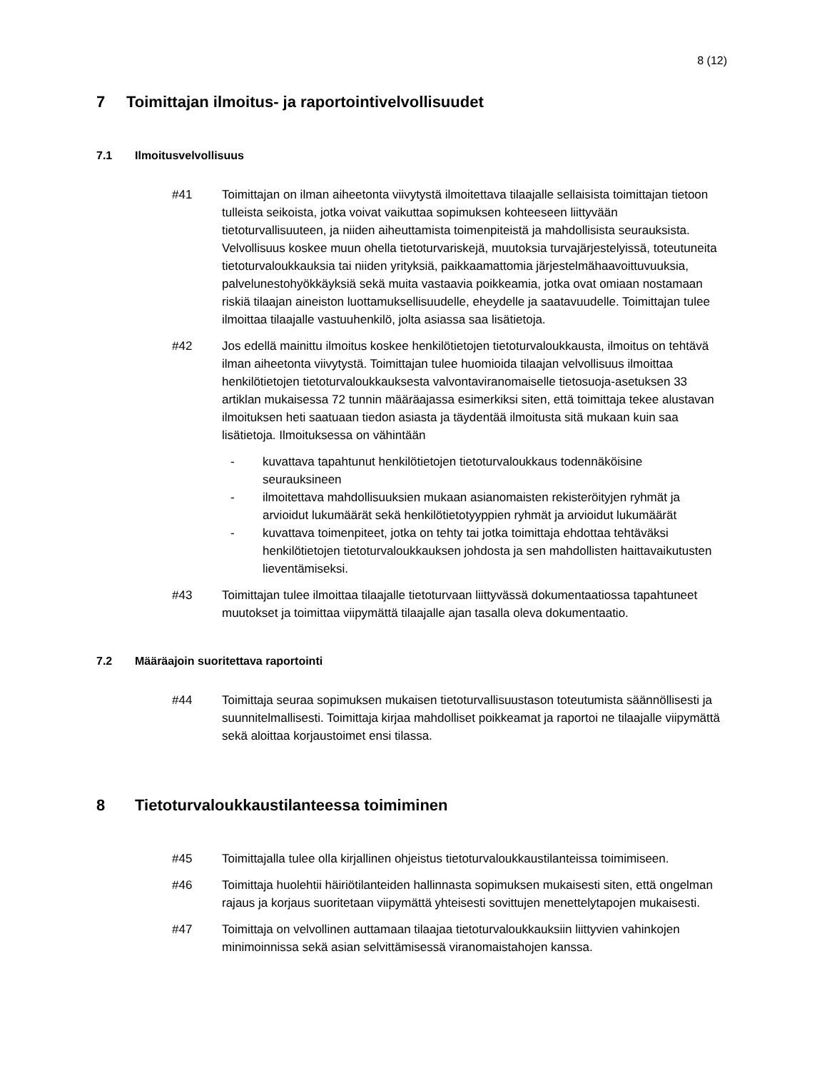8 (12)
7 Toimittajan ilmoitus- ja raportointivelvollisuudet
7.1 Ilmoitusvelvollisuus
#41 Toimittajan on ilman aiheetonta viivytystä ilmoitettava tilaajalle sellaisista toimittajan tietoon tulleista seikoista, jotka voivat vaikuttaa sopimuksen kohteeseen liittyvään tietoturvallisuuteen, ja niiden aiheuttamista toimenpiteistä ja mahdollisista seurauksista. Velvollisuus koskee muun ohella tietoturvariskejä, muutoksia turvajärjestelyissä, toteutuneita tietoturvaloukkauksia tai niiden yrityksiä, paikkaamattomia järjestelmähaavoittuvuuksia, palvelunestohyökkäyksiä sekä muita vastaavia poikkeamia, jotka ovat omiaan nostamaan riskiä tilaajan aineiston luottamuksellisuudelle, eheydelle ja saatavuudelle. Toimittajan tulee ilmoittaa tilaajalle vastuuhenkilö, jolta asiassa saa lisätietoja.
#42 Jos edellä mainittu ilmoitus koskee henkilötietojen tietoturvaloukkausta, ilmoitus on tehtävä ilman aiheetonta viivytystä. Toimittajan tulee huomioida tilaajan velvollisuus ilmoittaa henkilötietojen tietoturvaloukkauksesta valvontaviranomaiselle tietosuoja-asetuksen 33 artiklan mukaisessa 72 tunnin määräajassa esimerkiksi siten, että toimittaja tekee alustavan ilmoituksen heti saatuaan tiedon asiasta ja täydentää ilmoitusta sitä mukaan kuin saa lisätietoja. Ilmoituksessa on vähintään
- kuvattava tapahtunut henkilötietojen tietoturvaloukkaus todennäköisine seurauksineen
- ilmoitettava mahdollisuuksien mukaan asianomaisten rekisteröityjen ryhmät ja arvioidut lukumäärät sekä henkilötietotyyppien ryhmät ja arvioidut lukumäärät
- kuvattava toimenpiteet, jotka on tehty tai jotka toimittaja ehdottaa tehtäväksi henkilötietojen tietoturvaloukkauksen johdosta ja sen mahdollisten haittavaikutusten lieventämiseksi.
#43 Toimittajan tulee ilmoittaa tilaajalle tietoturvaan liittyvässä dokumentaatiossa tapahtuneet muutokset ja toimittaa viipymättä tilaajalle ajan tasalla oleva dokumentaatio.
7.2 Määräajoin suoritettava raportointi
#44 Toimittaja seuraa sopimuksen mukaisen tietoturvallisuustason toteutumista säännöllisesti ja suunnitelmallisesti. Toimittaja kirjaa mahdolliset poikkeamat ja raportoi ne tilaajalle viipymättä sekä aloittaa korjaustoimet ensi tilassa.
8 Tietoturvaloukkaustilanteessa toimiminen
#45 Toimittajalla tulee olla kirjallinen ohjeistus tietoturvaloukkaustilanteissa toimimiseen.
#46 Toimittaja huolehtii häiriötilanteiden hallinnasta sopimuksen mukaisesti siten, että ongelman rajaus ja korjaus suoritetaan viipymättä yhteisesti sovittujen menettelytapojen mukaisesti.
#47 Toimittaja on velvollinen auttamaan tilaajaa tietoturvaloukkauksiin liittyvien vahinkojen minimoinnissa sekä asian selvittämisessä viranomaistahojen kanssa.